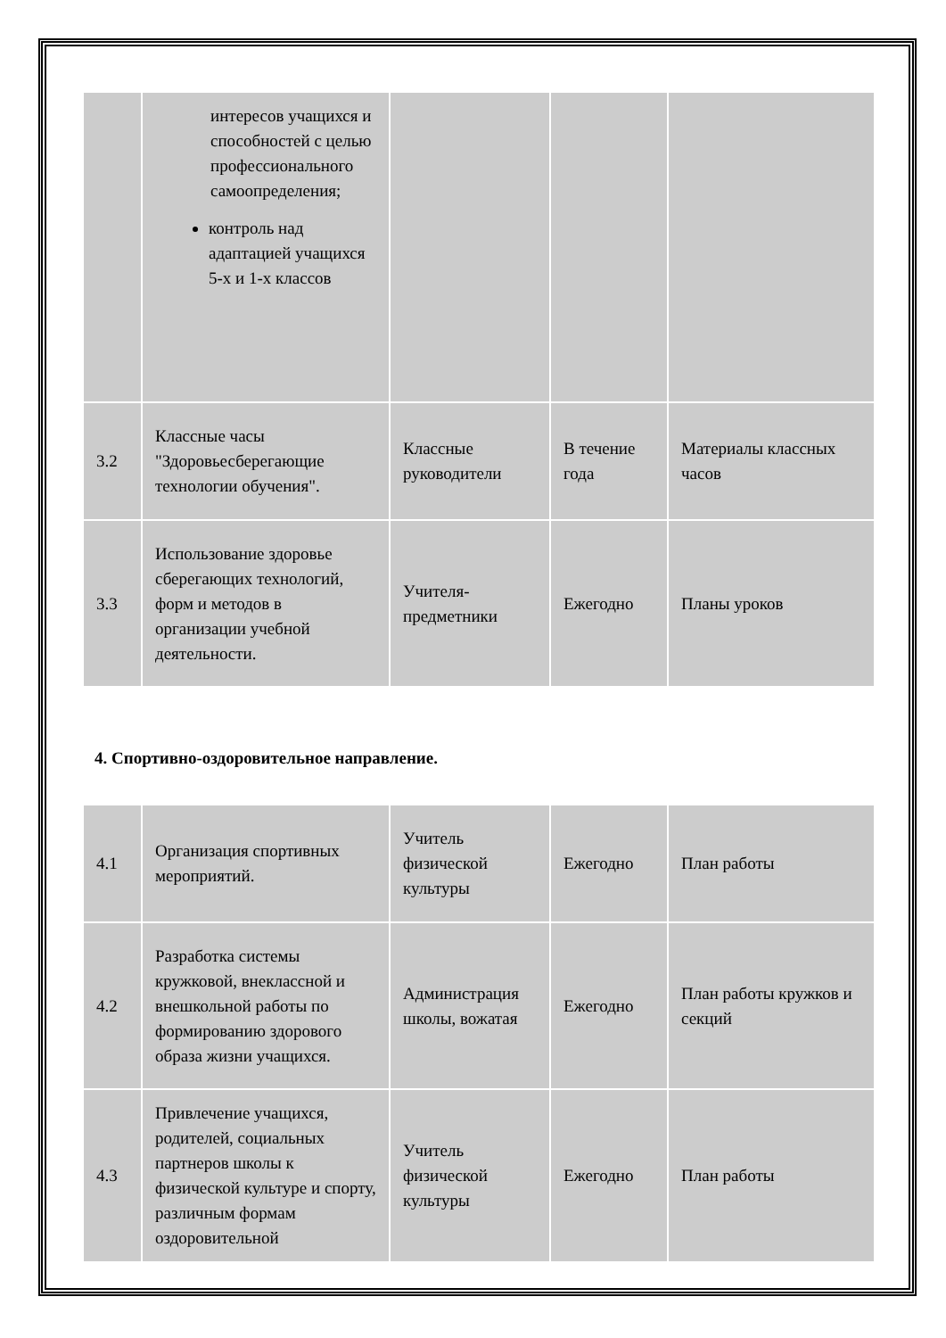| | интересов учащихся и способностей с целью профессионального самоопределения; контроль над адаптацией учащихся 5-х и 1-х классов | | | |
| 3.2 | Классные часы "Здоровьесберегающие технологии обучения". | Классные руководители | В течение года | Материалы классных часов |
| 3.3 | Использование здоровье сберегающих технологий, форм и методов в организации учебной деятельности. | Учителя-предметники | Ежегодно | Планы уроков |
4. Спортивно-оздоровительное направление.
| 4.1 | Организация спортивных мероприятий. | Учитель физической культуры | Ежегодно | План работы |
| 4.2 | Разработка системы кружковой, внеклассной и внешкольной работы по формированию здорового образа жизни учащихся. | Администрация школы, вожатая | Ежегодно | План работы кружков и секций |
| 4.3 | Привлечение учащихся, родителей, социальных партнеров школы к физической культуре и спорту, различным формам оздоровительной | Учитель физической культуры | Ежегодно | План работы |